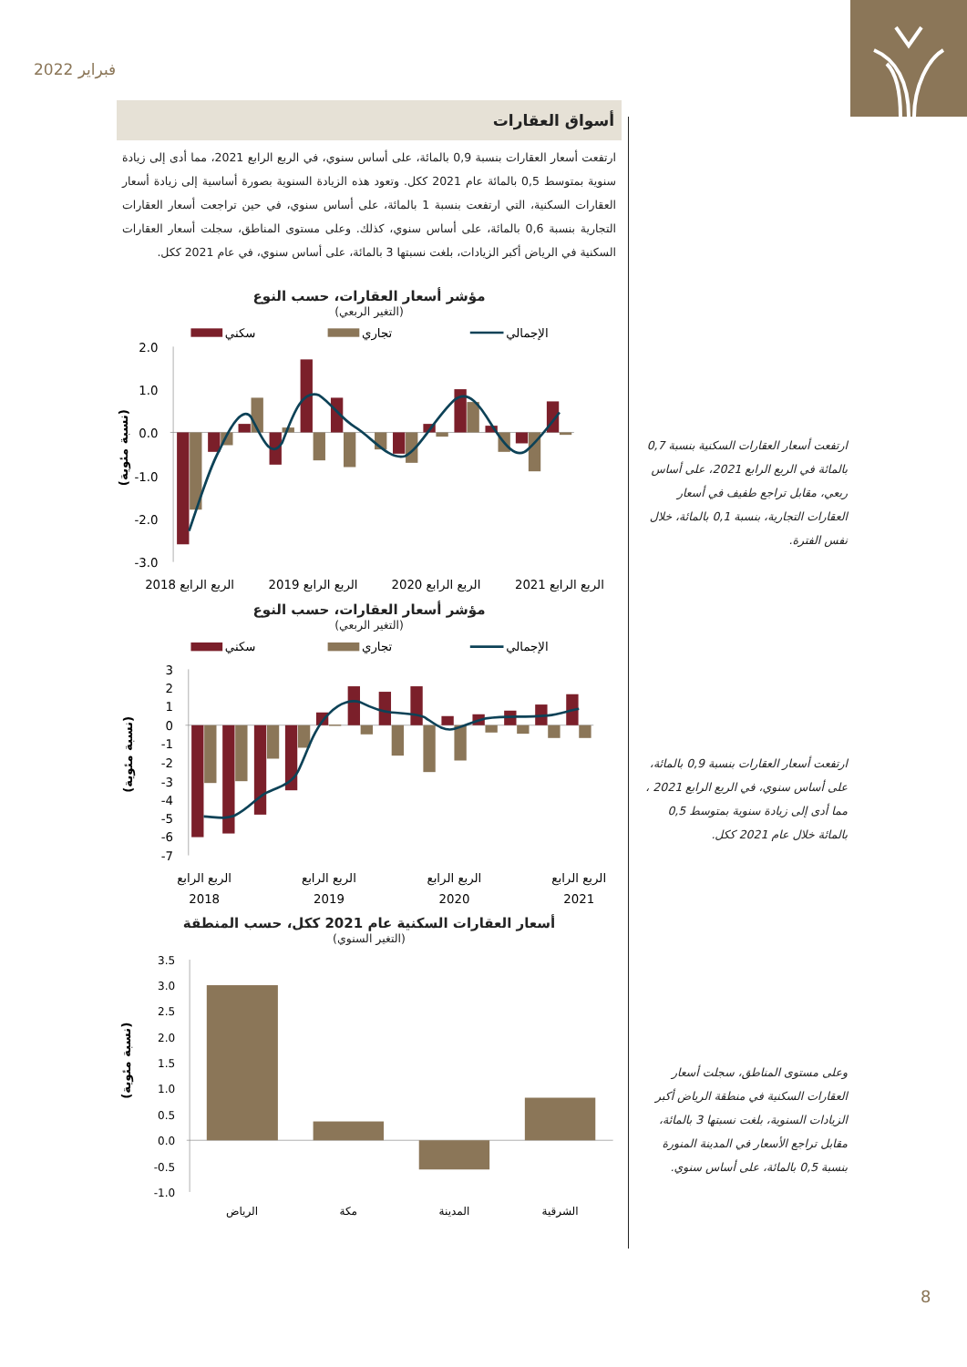فبراير 2022
أسواق العقارات
ارتفعت أسعار العقارات بنسبة 0,9 بالمائة، على أساس سنوي، في الربع الرابع 2021، مما أدى إلى زيادة سنوية بمتوسط 0,5 بالمائة عام 2021 ككل. وتعود هذه الزيادة السنوية بصورة أساسية إلى زيادة أسعار العقارات السكنية، التي ارتفعت بنسبة 1 بالمائة، على أساس سنوي، في حين تراجعت أسعار العقارات التجارية بنسبة 0,6 بالمائة، على أساس سنوي، كذلك. وعلى مستوى المناطق، سجلت أسعار العقارات السكنية في الرياض أكبر الزيادات، بلغت نسبتها 3 بالمائة، على أساس سنوي، في عام 2021 ككل.
مؤشر أسعار العقارات، حسب النوع
(التغير الربعي)
سكني
تجاري
الإجمالي
2.0
1.0
0.0
-1.0
-2.0
-3.0
(نسبة مئوية)
الربع الرابع 2018
الربع الرابع 2019
الربع الرابع 2020
الربع الرابع 2021
مؤشر أسعار العقارات، حسب النوع
(التغير الربعي)
سكني
تجاري
الإجمالي
3
2
1
0
-1
-2
-3
-4
-5
-6
-7
(نسبة مئوية)
الربع الرابع
2018
الربع الرابع
2019
الربع الرابع
2020
الربع الرابع
2021
أسعار العقارات السكنية عام 2021 ككل، حسب المنطقة
(التغير السنوي)
3.5
3.0
2.5
2.0
1.5
1.0
0.5
0.0
-0.5
-1.0
(نسبة مئوية)
الرياض
مكة
المدينة
الشرقية
ارتفعت أسعار العقارات السكنية بنسبة 0,7 بالمائة في الربع الرابع 2021، على أساس ربعي، مقابل تراجع طفيف في أسعار العقارات التجارية، بنسبة 0,1 بالمائة، خلال نفس الفترة.
ارتفعت أسعار العقارات بنسبة 0,9 بالمائة، على أساس سنوي، في الربع الرابع 2021 ، مما أدى إلى زيادة سنوية بمتوسط 0,5 بالمائة خلال عام 2021 ككل.
وعلى مستوى المناطق، سجلت أسعار العقارات السكنية في منطقة الرياض أكبر الزيادات السنوية، بلغت نسبتها 3 بالمائة، مقابل تراجع الأسعار في المدينة المنورة بنسبة 0,5 بالمائة، على أساس سنوي.
8